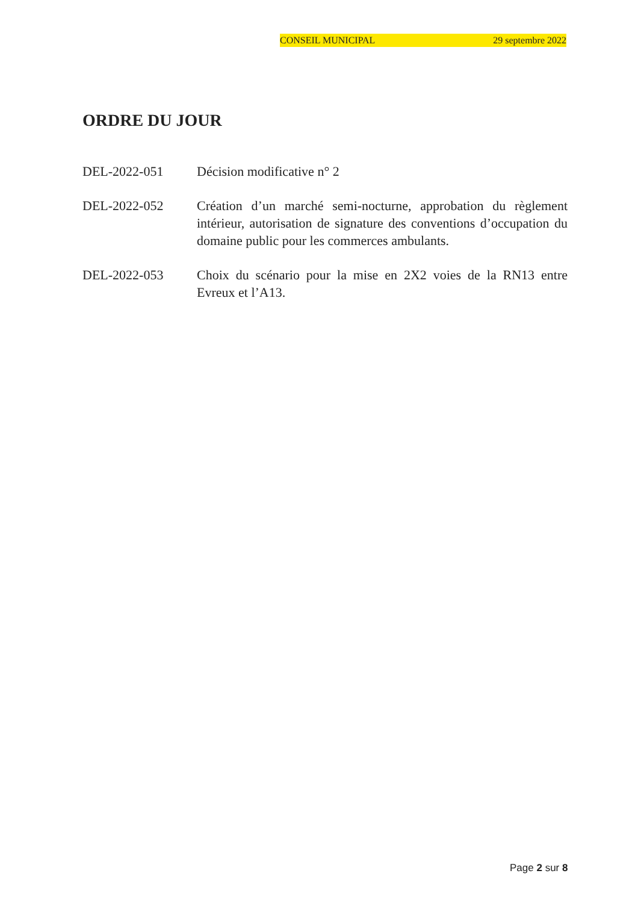CONSEIL MUNICIPAL 29 septembre 2022
ORDRE DU JOUR
DEL-2022-051 Décision modificative n° 2
DEL-2022-052 Création d’un marché semi-nocturne, approbation du règlement intérieur, autorisation de signature des conventions d’occupation du domaine public pour les commerces ambulants.
DEL-2022-053 Choix du scénario pour la mise en 2X2 voies de la RN13 entre Evreux et l’A13.
Page 2 sur 8